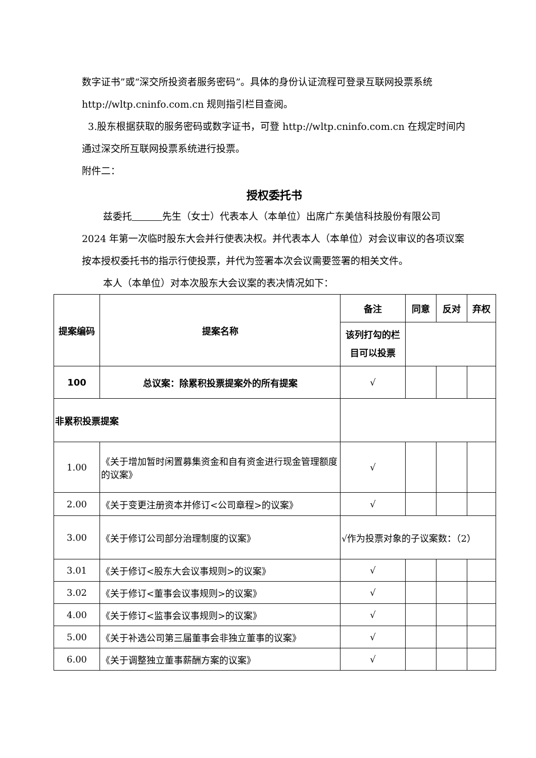数字证书”或“深交所投资者服务密码”。具体的身份认证流程可登录互联网投票系统 http://wltp.cninfo.com.cn 规则指引栏目查阅。
3.股东根据获取的服务密码或数字证书，可登 http://wltp.cninfo.com.cn 在规定时间内通过深交所互联网投票系统进行投票。
附件二：
授权委托书
兹委托 先生（女士）代表本人（本单位）出席广东美信科技股份有限公司 2024 年第一次临时股东大会并行使表决权。并代表本人（本单位）对会议审议的各项议案按本授权委托书的指示行使投票，并代为签署本次会议需要签署的相关文件。
本人（本单位）对本次股东大会议案的表决情况如下：
| 提案编码 | 提案名称 | 备注 | 同意 | 反对 | 弃权 |
| --- | --- | --- | --- | --- | --- |
| | | 该列打勾的栏目可以投票 | | | |
| 100 | 总议案：除累积投票提案外的所有提案 | √ | | | |
| 非累积投票提案 | | | | | |
| 1.00 | 《关于增加暂时闲置募集资金和自有资金进行现金管理额度的议案》 | √ | | | |
| 2.00 | 《关于变更注册资本并修订<公司章程>的议案》 | √ | | | |
| 3.00 | 《关于修订公司部分治理制度的议案》 | √作为投票对象的子议案数：（2） | | | |
| 3.01 | 《关于修订<股东大会议事规则>的议案》 | √ | | | |
| 3.02 | 《关于修订<董事会议事规则>的议案》 | √ | | | |
| 4.00 | 《关于修订<监事会议事规则>的议案》 | √ | | | |
| 5.00 | 《关于补选公司第三届董事会非独立董事的议案》 | √ | | | |
| 6.00 | 《关于调整独立董事薪酬方案的议案》 | √ | | | |